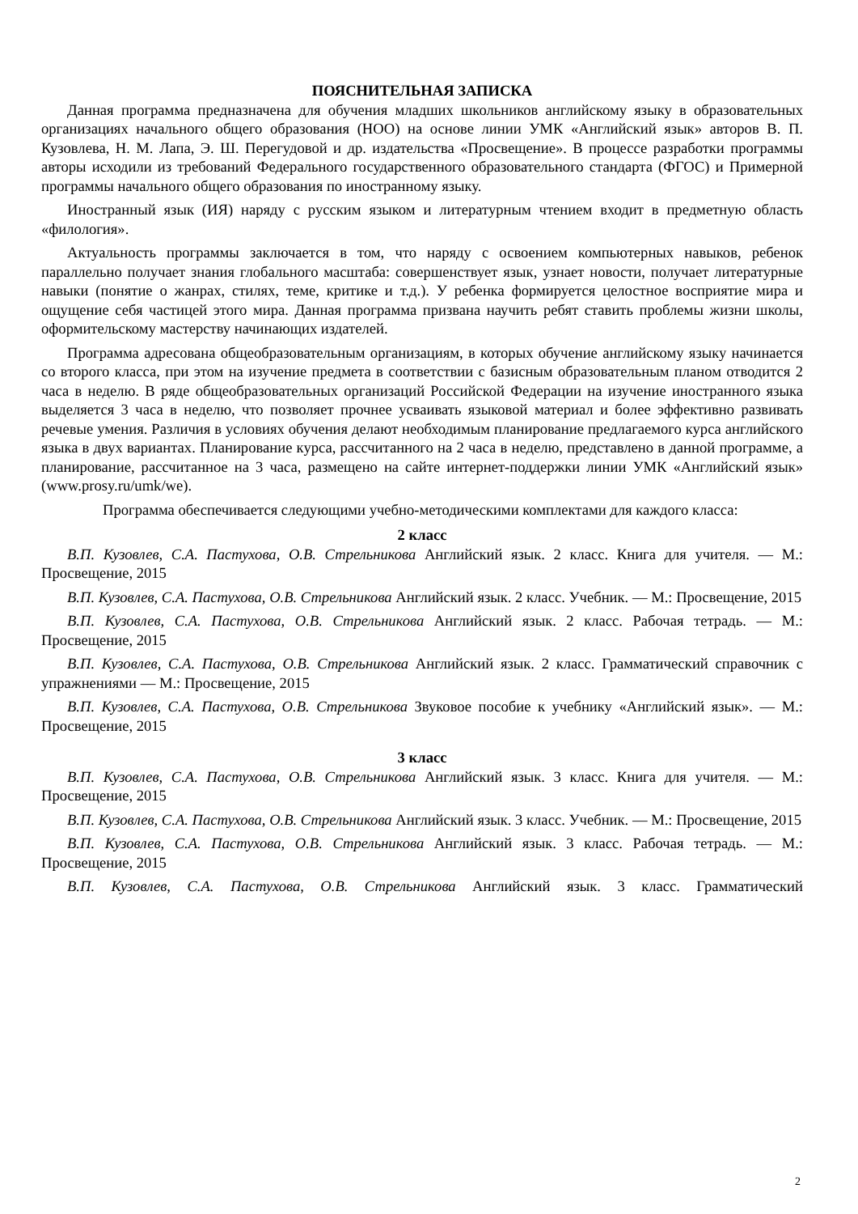ПОЯСНИТЕЛЬНАЯ ЗАПИСКА
Данная программа предназначена для обучения младших школьников английскому языку в образовательных организациях начального общего образования (НОО) на основе линии УМК «Английский язык» авторов В. П. Кузовлева, Н. М. Лапа, Э. Ш. Перегудовой и др. издательства «Просвещение». В процессе разработки программы авторы исходили из требований Федерального государственного образовательного стандарта (ФГОС) и Примерной программы начального общего образования по иностранному языку.
Иностранный язык (ИЯ) наряду с русским языком и литературным чтением входит в предметную область «филология».
Актуальность программы заключается в том, что наряду с освоением компьютерных навыков, ребенок параллельно получает знания глобального масштаба: совершенствует язык, узнает новости, получает литературные навыки (понятие о жанрах, стилях, теме, критике и т.д.). У ребенка формируется целостное восприятие мира и ощущение себя частицей этого мира. Данная программа призвана научить ребят ставить проблемы жизни школы, оформительскому мастерству начинающих издателей.
Программа адресована общеобразовательным организациям, в которых обучение английскому языку начинается со второго класса, при этом на изучение предмета в соответствии с базисным образовательным планом отводится 2 часа в неделю. В ряде общеобразовательных организаций Российской Федерации на изучение иностранного языка выделяется 3 часа в неделю, что позволяет прочнее усваивать языковой материал и более эффективно развивать речевые умения. Различия в условиях обучения делают необходимым планирование предлагаемого курса английского языка в двух вариантах. Планирование курса, рассчитанного на 2 часа в неделю, представлено в данной программе, а планирование, рассчитанное на 3 часа, размещено на сайте интернет-поддержки линии УМК «Английский язык» (www.prosy.ru/umk/we).
Программа обеспечивается следующими учебно-методическими комплектами для каждого класса:
2 класс
В.П. Кузовлев, С.А. Пастухова, О.В. Стрельникова Английский язык. 2 класс. Книга для учителя. — М.: Просвещение, 2015
В.П. Кузовлев, С.А. Пастухова, О.В. Стрельникова Английский язык. 2 класс. Учебник. — М.: Просвещение, 2015
В.П. Кузовлев, С.А. Пастухова, О.В. Стрельникова Английский язык. 2 класс. Рабочая тетрадь. — М.: Просвещение, 2015
В.П. Кузовлев, С.А. Пастухова, О.В. Стрельникова Английский язык. 2 класс. Грамматический справочник с упражнениями — М.: Просвещение, 2015
В.П. Кузовлев, С.А. Пастухова, О.В. Стрельникова Звуковое пособие к учебнику «Английский язык». — М.: Просвещение, 2015
3 класс
В.П. Кузовлев, С.А. Пастухова, О.В. Стрельникова Английский язык. 3 класс. Книга для учителя. — М.: Просвещение, 2015
В.П. Кузовлев, С.А. Пастухова, О.В. Стрельникова Английский язык. 3 класс. Учебник. — М.: Просвещение, 2015
В.П. Кузовлев, С.А. Пастухова, О.В. Стрельникова Английский язык. 3 класс. Рабочая тетрадь. — М.: Просвещение, 2015
В.П. Кузовлев, С.А. Пастухова, О.В. Стрельникова Английский язык. 3 класс. Грамматический
2